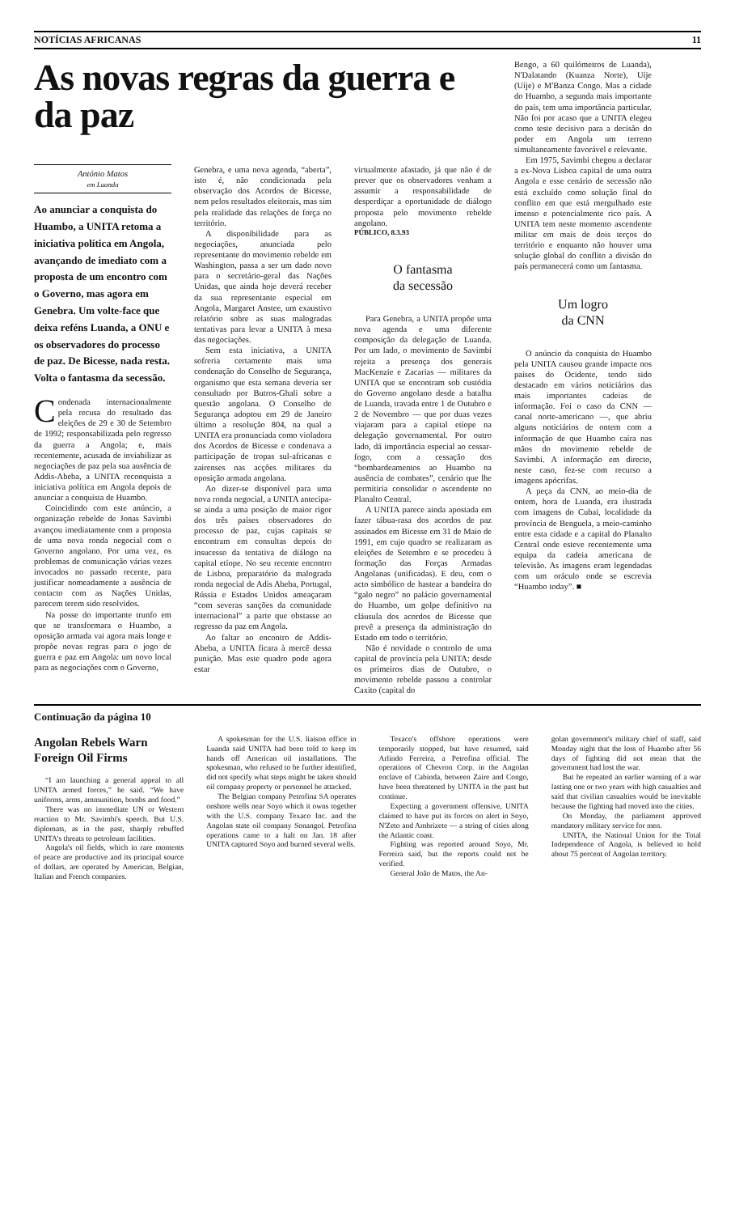NOTÍCIAS AFRICANAS 11
As novas regras da guerra e da paz
Bengo, a 60 quilómetros de Luanda), N'Dalatando (Kuanza Norte), Uíje (Uíje) e M'Banza Congo. Mas a cidade do Huambo, a segunda mais importante do país, tem uma importância particular. Não foi por acaso que a UNITA elegeu como teste decisivo para a decisão do poder em Angola um terreno simultaneamente favorável e relevante.
Em 1975, Savimbi chegou a declarar a ex-Nova Lisboa capital de uma outra Angola e esse cenário de secessão não está excluído como solução final do conflito em que está mergulhado este imenso e potencialmente rico país. A UNITA tem neste momento ascendente militar em mais de dois terços do território e enquanto não houver uma solução global do conflito a divisão do país permanecerá como um fantasma.
Um logro
da CNN
O anúncio da conquista do Huambo pela UNITA causou grande impacte nos países do Ocidente, tendo sido destacado em vários noticiários das mais importantes cadeias de informação. Foi o caso da CNN — canal norte-americano —, que abriu alguns noticiários de ontem com a informação de que Huambo caíra nas mãos do movimento rebelde de Savimbi. A informação em directo, neste caso, fez-se com recurso a imagens apócrifas.
A peça da CNN, ao meio-dia de ontem, hora de Luanda, era ilustrada com imagens do Cubai, localidade da província de Benguela, a meio-caminho entre esta cidade e a capital do Planalto Central onde esteve recentemente uma equipa da cadeia americana de televisão. As imagens eram legendadas com um oráculo onde se escrevia “Huambo today”. ■
António Matos
em Luanda
Ao anunciar a conquista do Huambo, a UNITA retoma a iniciativa política em Angola, avançando de imediato com a proposta de um encontro com o Governo, mas agora em Genebra. Um volte-face que deixa reféns Luanda, a ONU e os observadores do processo de paz. De Bicesse, nada resta. Volta o fantasma da secessão.
Condenada internacionalmente pela recusa do resultado das eleições de 29 e 30 de Setembro de 1992; responsabilizada pelo regresso da guerra a Angola; e, mais recentemente, acusada de inviabilizar as negociações de paz pela sua ausência de Addis-Abeba, a UNITA reconquista a iniciativa política em Angola depois de anunciar a conquista de Huambo.
Coincidindo com este anúncio, a organização rebelde de Jonas Savimbi avançou imediatamente com a proposta de uma nova ronda negocial com o Governo angolano. Por uma vez, os problemas de comunicação várias vezes invocados no passado recente, para justificar nomeadamente a ausência de contacto com as Nações Unidas, parecem terem sido resolvidos.
Na posse do importante trunfo em que se transformara o Huambo, a oposição armada vai agora mais longe e propõe novas regras para o jogo de guerra e paz em Angola: um novo local para as negociações com o Governo,
Genebra, e uma nova agenda, “aberta”, isto é, não condicionada pela observação dos Acordos de Bicesse, nem pelos resultados eleitorais, mas sim pela realidade das relações de força no território.
A disponibilidade para as negociações, anunciada pelo representante do movimento rebelde em Washington, passa a ser um dado novo para o secretário-geral das Nações Unidas, que ainda hoje deverá receber da sua representante especial em Angola, Margaret Anstee, um exaustivo relatório sobre as suas malogradas tentativas para levar a UNITA à mesa das negociações.
Sem esta iniciativa, a UNITA sofreria certamente mais uma condenação do Conselho de Segurança, organismo que esta semana deveria ser consultado por Butros-Ghali sobre a questão angolana. O Conselho de Segurança adoptou em 29 de Janeiro último a resolução 804, na qual a UNITA era pronunciada como violadora dos Acordos de Bicesse e condenava a participação de tropas sul-africanas e zairenses nas acções militares da oposição armada angolana.
Ao dizer-se disponível para uma nova ronda negocial, a UNITA antecipa-se ainda a uma posição de maior rigor dos três países observadores do processo de paz, cujas capitais se encontram em consultas depois do insucesso da tentativa de diálogo na capital etíope. No seu recente encontro de Lisboa, preparatório da malograda ronda negocial de Adis Abeba, Portugal, Rússia e Estados Unidos ameaçaram “com severas sanções da comunidade internacional” a parte que obstasse ao regresso da paz em Angola.
Ao faltar ao encontro de Addis-Abeba, a UNITA ficara à mercê dessa punição. Mas este quadro pode agora estar
virtualmente afastado, já que não é de prever que os observadores venham a assumir a responsabilidade de desperdiçar a oportunidade de diálogo proposta pelo movimento rebelde angolano.
PÚBLICO, 8.3.93
O fantasma
da secessão
Para Genebra, a UNITA propõe uma nova agenda e uma diferente composição da delegação de Luanda. Por um lado, o movimento de Savimbi rejeita a presença dos generais MacKenzie e Zacarias — militares da UNITA que se encontram sob custódia do Governo angolano desde a batalha de Luanda, travada entre 1 de Outubro e 2 de Novembro — que por duas vezes viajaram para a capital etíope na delegação governamental. Por outro lado, dá importância especial ao cessar-fogo, com a cessação dos “bombardeamentos ao Huambo na ausência de combates”, cenário que lhe permitiria consolidar o ascendente no Planalto Central.
A UNITA parece ainda apostada em fazer tábua-rasa dos acordos de paz assinados em Bicesse em 31 de Maio de 1991, em cujo quadro se realizaram as eleições de Setembro e se procedeu à formação das Forças Armadas Angolanas (unificadas). E deu, com o acto simbólico de hastear a bandeira do “galo negro” no palácio governamental do Huambo, um golpe definitivo na cláusula dos acordos de Bicesse que prevê a presença da administração do Estado em todo o território.
Não é novidade o controlo de uma capital de província pela UNITA: desde os primeiros dias de Outubro, o movimento rebelde passou a controlar Caxito (capital do
Continuação da página 10
Angolan Rebels Warn Foreign Oil Firms
“I am launching a general appeal to all UNITA armed forces,” he said. “We have uniforms, arms, ammunition, bombs and food.”
There was no immediate UN or Western reaction to Mr. Savimbi's speech. But U.S. diplomats, as in the past, sharply rebuffed UNITA's threats to petroleum facilities.
Angola's oil fields, which in rare moments of peace are productive and its principal source of dollars, are operated by American, Belgian, Italian and French companies.
A spokesman for the U.S. liaison office in Luanda said UNITA had been told to keep its hands off American oil installations. The spokesman, who refused to be further identified, did not specify what steps might be taken should oil company property or personnel be attacked.
The Belgian company Petrofina SA operates onshore wells near Soyo which it owns together with the U.S. company Texaco Inc. and the Angolan state oil company Sonangol. Petrofina operations came to a halt on Jan. 18 after UNITA captured Soyo and burned several wells.
Texaco's offshore operations were temporarily stopped, but have resumed, said Arlindo Ferreira, a Petrofina official. The operations of Chevron Corp. in the Angolan enclave of Cabinda, between Zaire and Congo, have been threatened by UNITA in the past but continue.
Expecting a government offensive, UNITA claimed to have put its forces on alert in Soyo, N'Zeto and Ambrizete — a string of cities along the Atlantic coast.
Fighting was reported around Soyo, Mr. Ferreira said, but the reports could not be verified.
General João de Matos, the An-
golan government's military chief of staff, said Monday night that the loss of Huambo after 56 days of fighting did not mean that the government had lost the war.
But he repeated an earlier warning of a war lasting one or two years with high casualties and said that civilian casualties would be inevitable because the fighting had moved into the cities.
On Monday, the parliament approved mandatory military service for men.
UNITA, the National Union for the Total Independence of Angola, is believed to hold about 75 percent of Angolan territory.